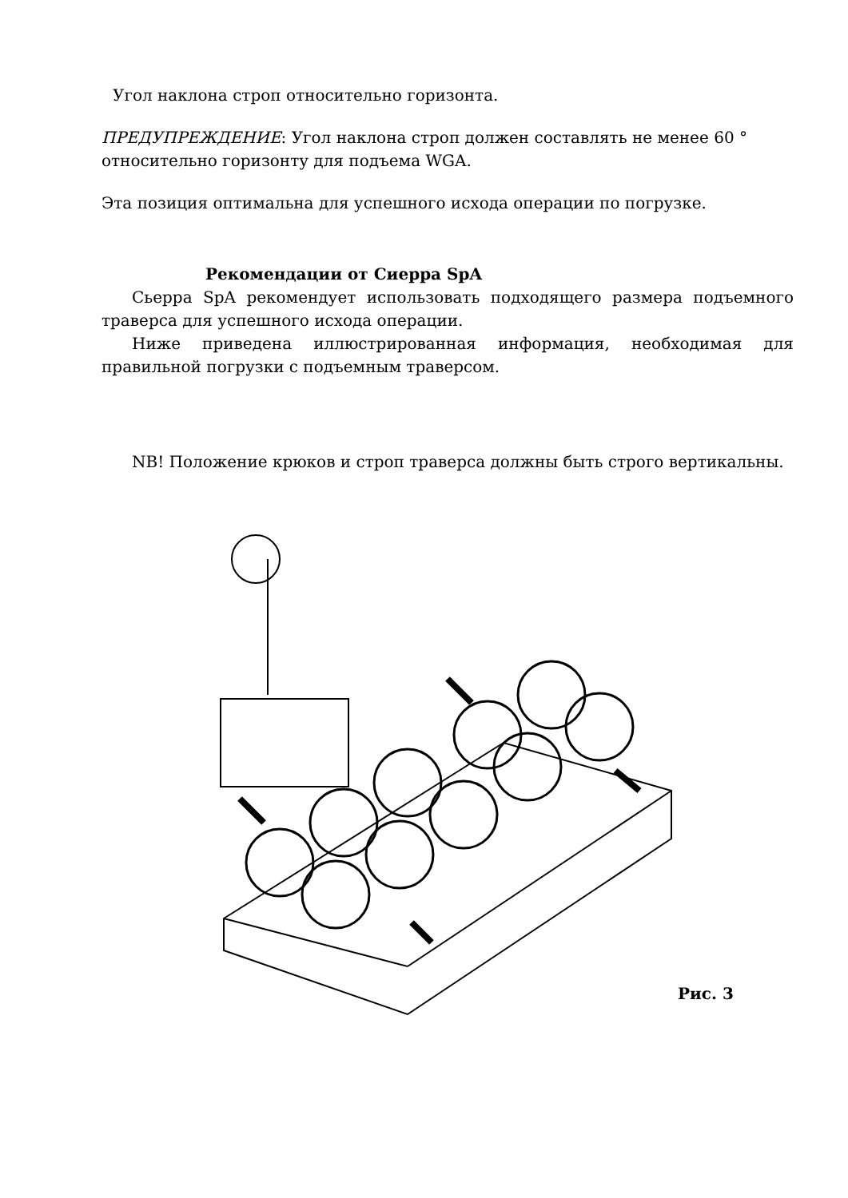Угол наклона строп относительно горизонта.
ПРЕДУПРЕЖДЕНИЕ: Угол наклона строп должен составлять не менее 60 ° относительно горизонту для подъема WGA.
Эта позиция оптимальна для успешного исхода операции по погрузке.
Рекомендации от Сиерра SpA
Сьерра SpA рекомендует использовать подходящего размера подъемного траверса для успешного исхода операции.
Ниже приведена иллюстрированная информация, необходимая для правильной погрузки с подъемным траверсом.
NB! Положение крюков и строп траверса должны быть строго вертикальны.
Рис. 3